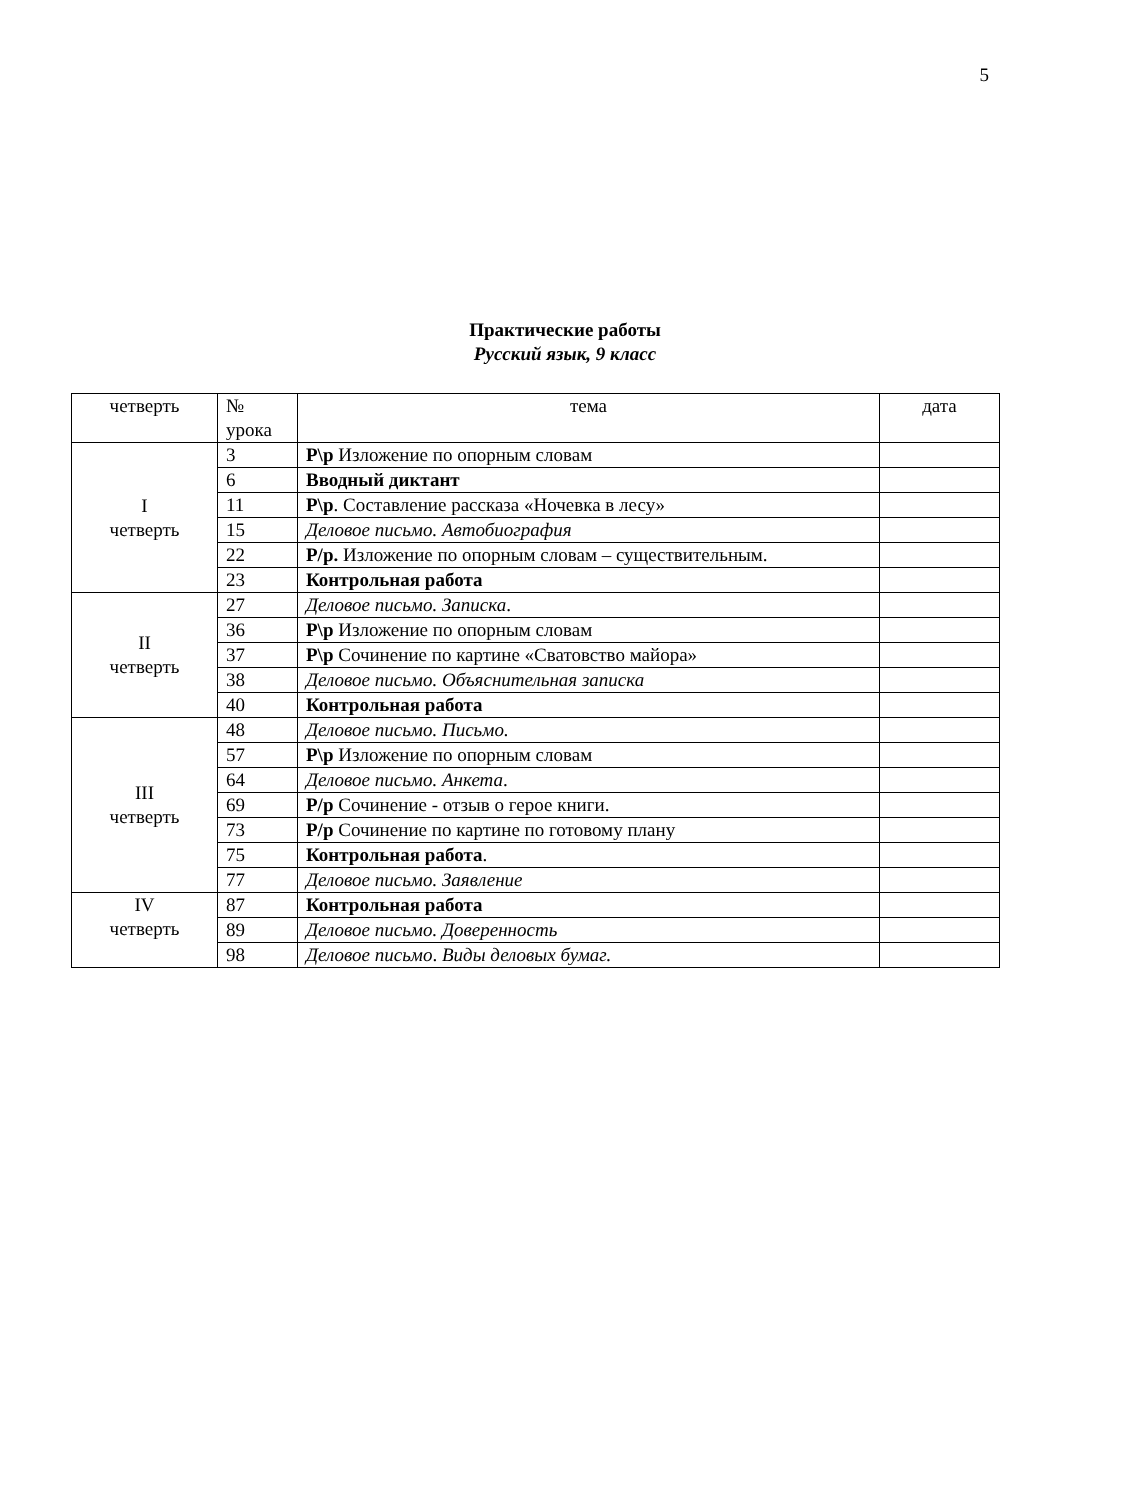5
Практические работы
Русский язык, 9 класс
| четверть | № урока | тема | дата |
| --- | --- | --- | --- |
| I четверть | 3 | Р\р Изложение по опорным словам | |
| | 6 | Вводный диктант | |
| | 11 | Р\р . Составление рассказа «Ночевка в лесу» | |
| | 15 | Деловое письмо. Автобиография | |
| | 22 | Р/р. Изложение по опорным словам – существительным. | |
| | 23 | Контрольная работа | |
| II четверть | 27 | Деловое письмо. Записка . | |
| | 36 | Р\р Изложение по опорным словам | |
| | 37 | Р\р Сочинение по картине «Сватовство майора» | |
| | 38 | Деловое письмо. Объяснительная записка | |
| | 40 | Контрольная работа | |
| III четверть | 48 | Деловое письмо. Письмо. | |
| | 57 | Р\р Изложение по опорным словам | |
| | 64 | Деловое письмо. Анкета . | |
| | 69 | Р/р Сочинение - отзыв о герое книги. | |
| | 73 | Р/р Сочинение по картине по готовому плану | |
| | 75 | Контрольная работа . | |
| | 77 | Деловое письмо. Заявление | |
| IV четверть | 87 | Контрольная работа | |
| | 89 | Деловое письмо. Доверенность | |
| | 98 | Деловое письмо . Виды деловых бумаг. | |